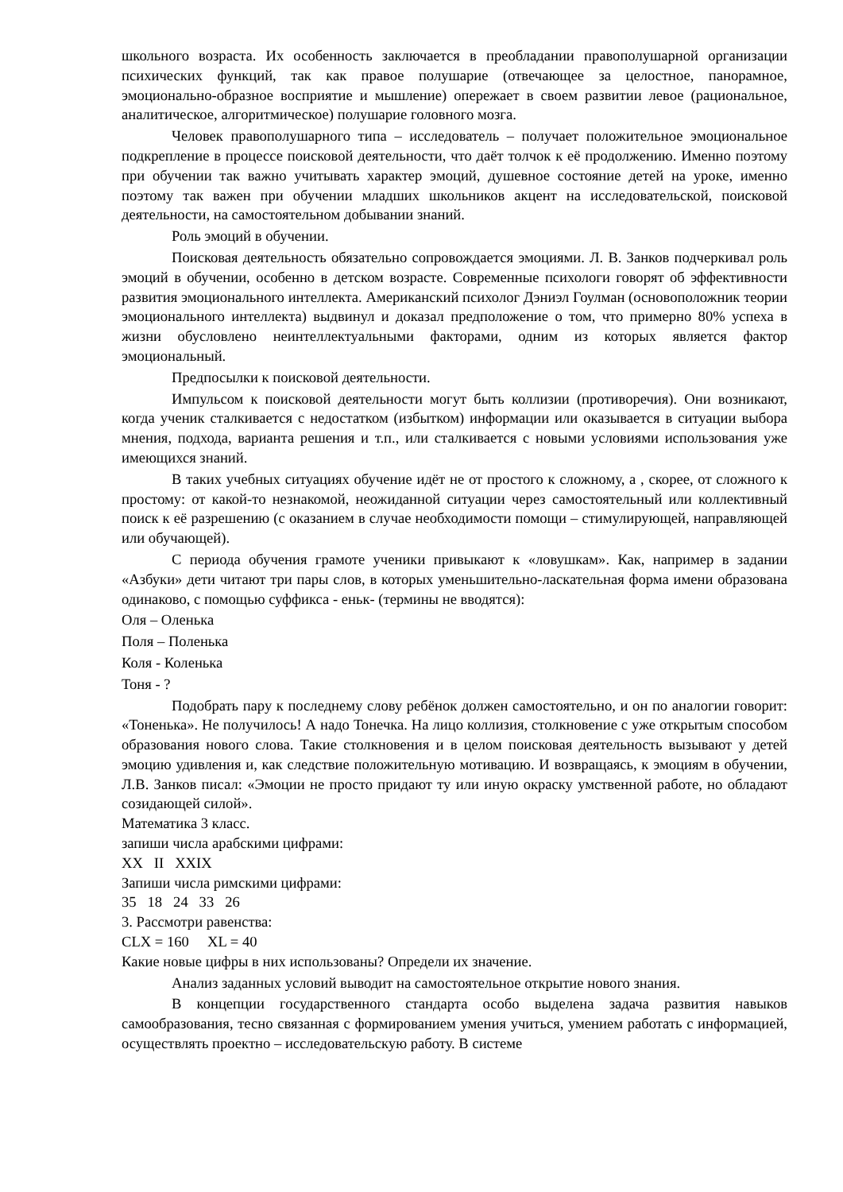школьного возраста. Их особенность заключается в преобладании правополушарной организации психических функций, так как правое полушарие (отвечающее за целостное, панорамное, эмоционально-образное восприятие и мышление) опережает в своем развитии левое (рациональное, аналитическое, алгоритмическое) полушарие головного мозга.
Человек правополушарного типа – исследователь – получает положительное эмоциональное подкрепление в процессе поисковой деятельности, что даёт толчок к её продолжению. Именно поэтому при обучении так важно учитывать характер эмоций, душевное состояние детей на уроке, именно поэтому так важен при обучении младших школьников акцент на исследовательской, поисковой деятельности, на самостоятельном добывании знаний.
Роль эмоций в обучении.
Поисковая деятельность обязательно сопровождается эмоциями. Л. В. Занков подчеркивал роль эмоций в обучении, особенно в детском возрасте. Современные психологи говорят об эффективности развития эмоционального интеллекта. Американский психолог Дэниэл Гоулман (основоположник теории эмоционального интеллекта) выдвинул и доказал предположение о том, что примерно 80% успеха в жизни обусловлено неинтеллектуальными факторами, одним из которых является фактор эмоциональный.
Предпосылки к поисковой деятельности.
Импульсом к поисковой деятельности могут быть коллизии (противоречия). Они возникают, когда ученик сталкивается с недостатком (избытком) информации или оказывается в ситуации выбора мнения, подхода, варианта решения и т.п., или сталкивается с новыми условиями использования уже имеющихся знаний.
В таких учебных ситуациях обучение идёт не от простого к сложному, а , скорее, от сложного к простому: от какой-то незнакомой, неожиданной ситуации через самостоятельный или коллективный поиск к её разрешению (с оказанием в случае необходимости помощи – стимулирующей, направляющей или обучающей).
С периода обучения грамоте ученики привыкают к «ловушкам». Как, например в задании «Азбуки» дети читают три пары слов, в которых уменьшительно-ласкательная форма имени образована одинаково, с помощью суффикса - еньк- (термины не вводятся):
Оля – Оленька
Поля – Поленька
Коля - Коленька
Тоня - ?
Подобрать пару к последнему слову ребёнок должен самостоятельно, и он по аналогии говорит: «Тоненька». Не получилось! А надо Тонечка. На лицо коллизия, столкновение с уже открытым способом образования нового слова. Такие столкновения и в целом поисковая деятельность вызывают у детей эмоцию удивления и, как следствие положительную мотивацию. И возвращаясь, к эмоциям в обучении, Л.В. Занков писал: «Эмоции не просто придают ту или иную окраску умственной работе, но обладают созидающей силой».
Математика 3 класс.
запиши числа арабскими цифрами:
XX II XXIX
Запиши числа римскими цифрами:
35 18 24 33 26
3. Рассмотри равенства:
CLX = 160 XL = 40
Какие новые цифры в них использованы? Определи их значение.
Анализ заданных условий выводит на самостоятельное открытие нового знания.
В концепции государственного стандарта особо выделена задача развития навыков самообразования, тесно связанная с формированием умения учиться, умением работать с информацией, осуществлять проектно – исследовательскую работу. В системе